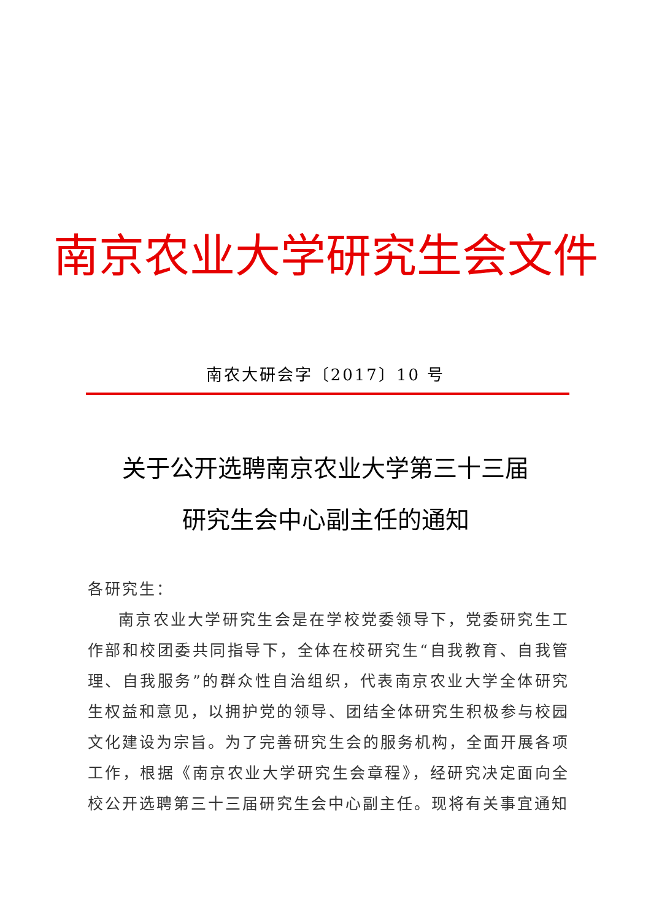南京农业大学研究生会文件
南农大研会字〔2017〕10 号
关于公开选聘南京农业大学第三十三届
研究生会中心副主任的通知
各研究生：
南京农业大学研究生会是在学校党委领导下，党委研究生工作部和校团委共同指导下，全体在校研究生“自我教育、自我管理、自我服务”的群众性自治组织，代表南京农业大学全体研究生权益和意见，以拥护党的领导、团结全体研究生积极参与校园文化建设为宗旨。为了完善研究生会的服务机构，全面开展各项工作，根据《南京农业大学研究生会章程》，经研究决定面向全校公开选聘第三十三届研究生会中心副主任。现将有关事宜通知